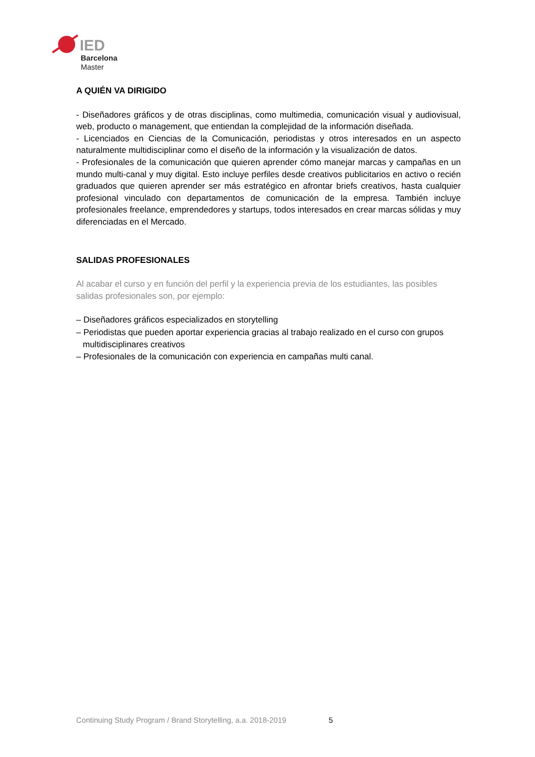IED
Barcelona
Master
A QUIÉN VA DIRIGIDO
- Diseñadores gráficos y de otras disciplinas, como multimedia, comunicación visual y audiovisual, web, producto o management, que entiendan la complejidad de la información diseñada.
- Licenciados en Ciencias de la Comunicación, periodistas y otros interesados en un aspecto naturalmente multidisciplinar como el diseño de la información y la visualización de datos.
- Profesionales de la comunicación que quieren aprender cómo manejar marcas y campañas en un mundo multi-canal y muy digital. Esto incluye perfiles desde creativos publicitarios en activo o recién graduados que quieren aprender ser más estratégico en afrontar briefs creativos, hasta cualquier profesional vinculado con departamentos de comunicación de la empresa. También incluye profesionales freelance, emprendedores y startups, todos interesados en crear marcas sólidas y muy diferenciadas en el Mercado.
SALIDAS PROFESIONALES
Al acabar el curso y en función del perfil y la experiencia previa de los estudiantes, las posibles salidas profesionales son, por ejemplo:
– Diseñadores gráficos especializados en storytelling
– Periodistas que pueden aportar experiencia gracias al trabajo realizado en el curso con grupos multidisciplinares creativos
– Profesionales de la comunicación con experiencia en campañas multi canal.
Continuing Study Program / Brand Storytelling, a.a. 2018-2019 5